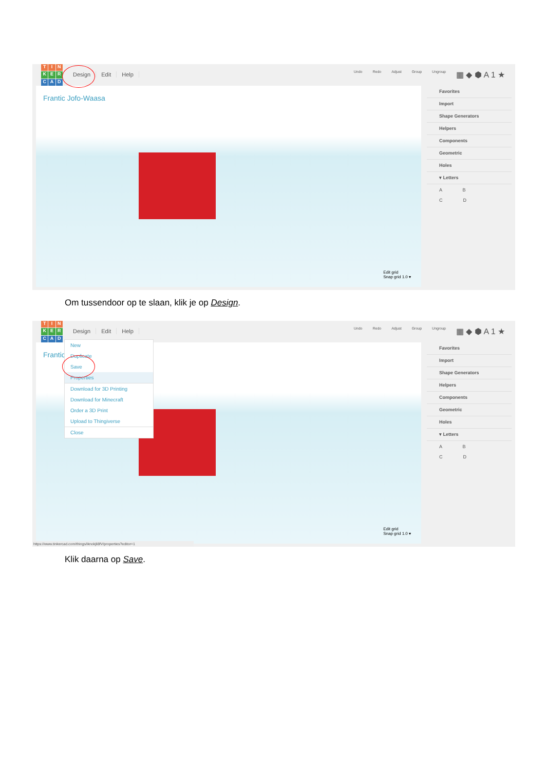TINKERCAD
Design Edit Help
Undo Redo Adjust Group Ungroup ▦ ◆ ⬢ A 1 ★
Frantic Jofo-Waasa
Edit grid
Snap grid 1.0 ▾
Favorites
Import
Shape Generators
Helpers
Components
Geometric
Holes
▾ Letters
A B
C D
Om tussendoor op te slaan, klik je op Design.
TINKERCAD
Design Edit Help
Undo Redo Adjust Group Ungroup ▦ ◆ ⬢ A 1 ★
Frantic
Edit grid
Snap grid 1.0 ▾
Favorites
Import
Shape Generators
Helpers
Components
Geometric
Holes
▾ Letters
A B
C D
New
Duplicate
Save
Properties
Download for 3D Printing
Download for Minecraft
Order a 3D Print
Upload to Thingiverse
Close
https://www.tinkercad.com/things/iknokjli8fV/properties?editor=1
Klik daarna op Save.